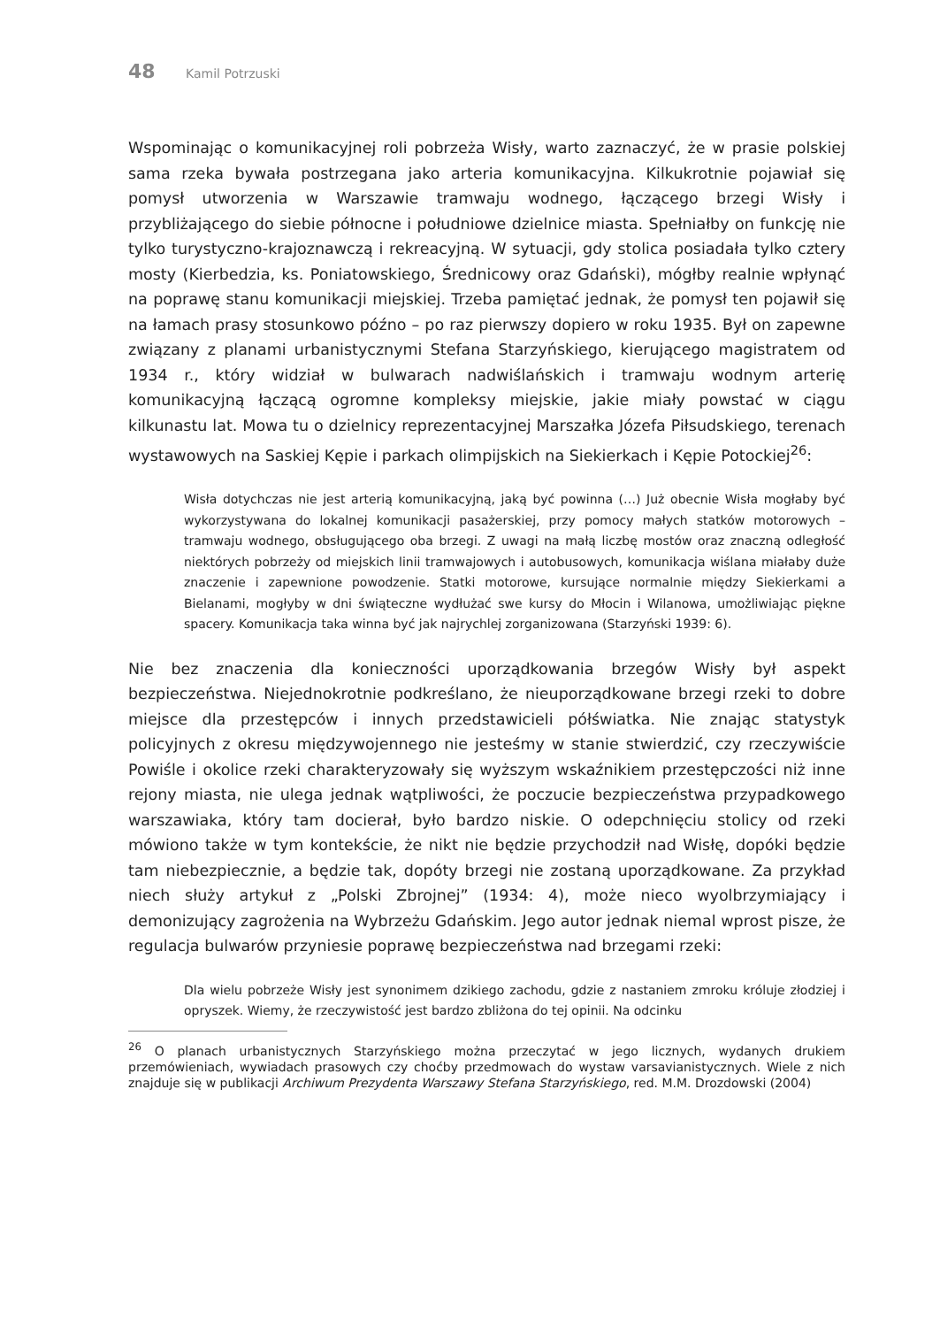48 Kamil Potrzuski
Wspominając o komunikacyjnej roli pobrzeża Wisły, warto zaznaczyć, że w prasie polskiej sama rzeka bywała postrzegana jako arteria komunikacyjna. Kilkukrotnie pojawiał się pomysł utworzenia w Warszawie tramwaju wodnego, łączącego brzegi Wisły i przybliżającego do siebie północne i południowe dzielnice miasta. Spełniałby on funkcję nie tylko turystyczno-krajoznawczą i rekreacyjną. W sytuacji, gdy stolica posiadała tylko cztery mosty (Kierbedzia, ks. Poniatowskiego, Średnicowy oraz Gdański), mógłby realnie wpłynąć na poprawę stanu komunikacji miejskiej. Trzeba pamiętać jednak, że pomysł ten pojawił się na łamach prasy stosunkowo późno – po raz pierwszy dopiero w roku 1935. Był on zapewne związany z planami urbanistycznymi Stefana Starzyńskiego, kierującego magistratem od 1934 r., który widział w bulwarach nadwiślańskich i tramwaju wodnym arterię komunikacyjną łączącą ogromne kompleksy miejskie, jakie miały powstać w ciągu kilkunastu lat. Mowa tu o dzielnicy reprezentacyjnej Marszałka Józefa Piłsudskiego, terenach wystawowych na Saskiej Kępie i parkach olimpijskich na Siekierkach i Kępie Potockiej<sup>26</sup>:
Wisła dotychczas nie jest arterią komunikacyjną, jaką być powinna (…) Już obecnie Wisła mogłaby być wykorzystywana do lokalnej komunikacji pasażerskiej, przy pomocy małych statków motorowych – tramwaju wodnego, obsługującego oba brzegi. Z uwagi na małą liczbę mostów oraz znaczną odległość niektórych pobrzeży od miejskich linii tramwajowych i autobusowych, komunikacja wiślana miałaby duże znaczenie i zapewnione powodzenie. Statki motorowe, kursujące normalnie między Siekierkami a Bielanami, mogłyby w dni świąteczne wydłużać swe kursy do Młocin i Wilanowa, umożliwiając piękne spacery. Komunikacja taka winna być jak najrychlej zorganizowana (Starzyński 1939: 6).
Nie bez znaczenia dla konieczności uporządkowania brzegów Wisły był aspekt bezpieczeństwa. Niejednokrotnie podkreślano, że nieuporządkowane brzegi rzeki to dobre miejsce dla przestępców i innych przedstawicieli półświatka. Nie znając statystyk policyjnych z okresu międzywojennego nie jesteśmy w stanie stwierdzić, czy rzeczywiście Powiśle i okolice rzeki charakteryzowały się wyższym wskaźnikiem przestępczości niż inne rejony miasta, nie ulega jednak wątpliwości, że poczucie bezpieczeństwa przypadkowego warszawiaka, który tam docierał, było bardzo niskie. O odepchnięciu stolicy od rzeki mówiono także w tym kontekście, że nikt nie będzie przychodził nad Wisłę, dopóki będzie tam niebezpiecznie, a będzie tak, dopóty brzegi nie zostaną uporządkowane. Za przykład niech służy artykuł z „Polski Zbrojnej” (1934: 4), może nieco wyolbrzymiający i demonizujący zagrożenia na Wybrzeżu Gdańskim. Jego autor jednak niemal wprost pisze, że regulacja bulwarów przyniesie poprawę bezpieczeństwa nad brzegami rzeki:
Dla wielu pobrzeże Wisły jest synonimem dzikiego zachodu, gdzie z nastaniem zmroku króluje złodziej i opryszek. Wiemy, że rzeczywistość jest bardzo zbliżona do tej opinii. Na odcinku
<sup>26</sup> O planach urbanistycznych Starzyńskiego można przeczytać w jego licznych, wydanych drukiem przemówieniach, wywiadach prasowych czy choćby przedmowach do wystaw varsavianistycznych. Wiele z nich znajduje się w publikacji Archiwum Prezydenta Warszawy Stefana Starzyńskiego, red. M.M. Drozdowski (2004)